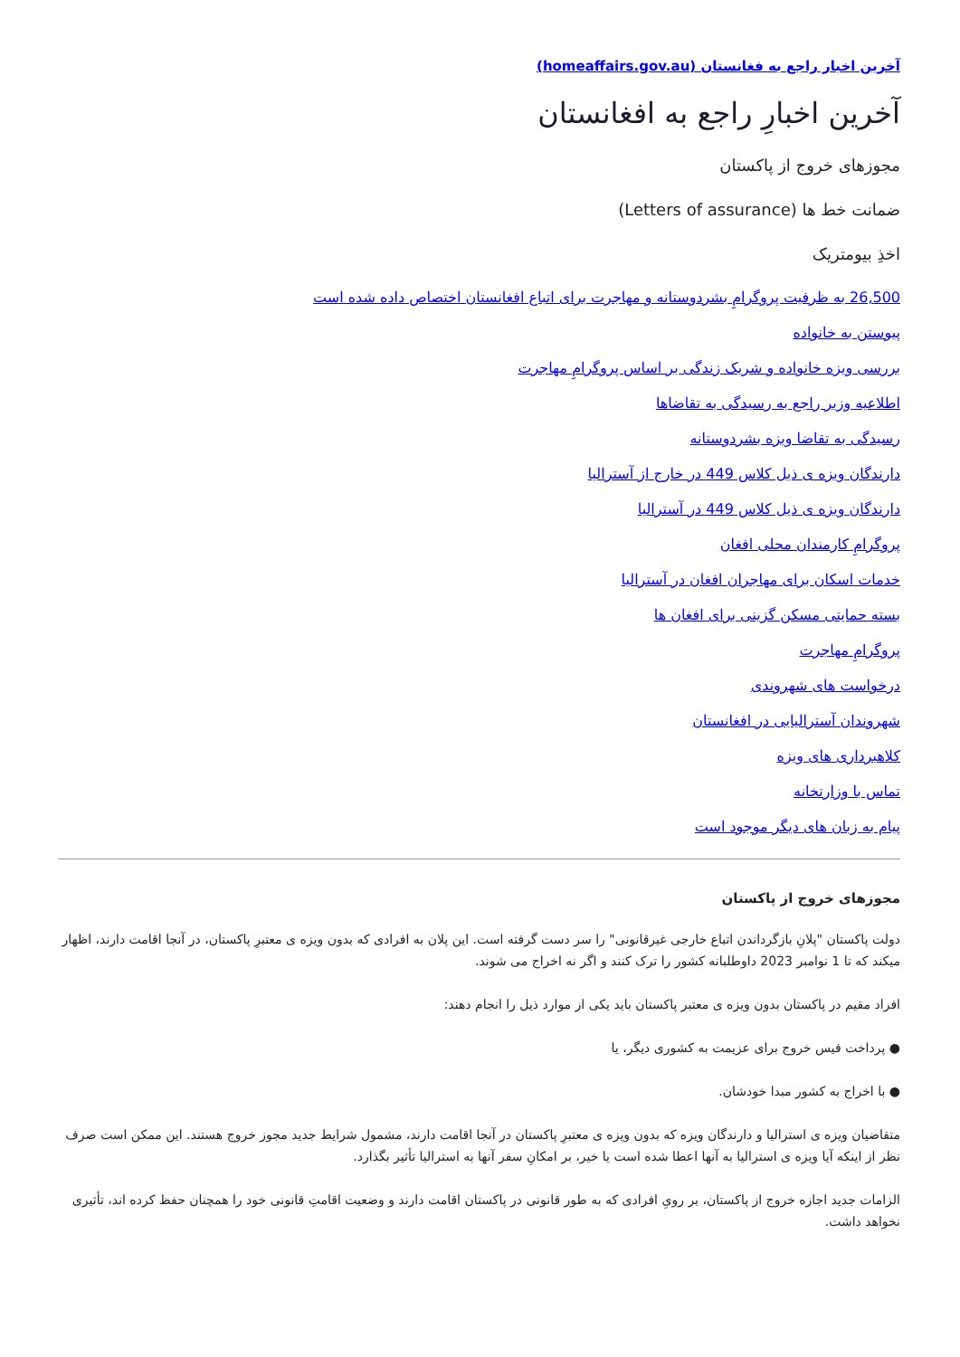آخرین اخبار راجع به فغانستان (homeaffairs.gov.au)
آخرین اخبارِ راجع به افغانستان
مجوزهای خروج از پاکستان
ضمانت خط ها (Letters of assurance)
اخذِ بیومتریک
26,500 به ظرفیت پروگرامِ بشردوستانه و مهاجرت برای اتباع افغانستان اختصاص داده شده است
پیوستن به خانواده
بررسی ویزه خانواده و شریک زندگی بر اساس پروگرامِ مهاجرت
اطلاعیه وزیر راجع به رسیدگی به تقاضاها
رسیدگی به تقاضا ویزه بشردوستانه
دارندگان ویزه ی ذیل کلاس 449 در خارج از آسترالیا
دارندگان ویزه ی ذیل کلاس 449 در آسترالیا
پروگرامِ کارمندان محلی افغان
خدمات اسکان برای مهاجران افغان در آسترالیا
بسته حمایتی مسکن گزینی برای افغان ها
پروگرامِ مهاجرت
درخواست های شهروندی
شهروندان آسترالیایی در افغانستان
کلاهبرداری های ویزه
تماس با وزارتخانه
پیام به زبان های دیگر موجود است
مجوزهای خروج از پاکستان
دولت پاکستان "پلانِ بازگرداندن اتباع خارجی غیرقانونی" را سر دست گرفته است. این پلان به افرادی که بدون ویزه ی معتبرِ پاکستان، در آنجا اقامت دارند، اظهار میکند که تا 1 نوامبر 2023 داوطلبانه کشور را ترک کنند و اگر نه اخراج می شوند.
افراد مقیم در پاکستان بدون ویزه ی معتبر پاکستان باید یکی از موارد ذیل را انجام دهند:
● پرداخت فیس خروج برای عزیمت به کشوری دیگر، یا
● با اخراج به کشور مبدا خودشان.
متقاضیان ویزه ی استرالیا و دارندگان ویزه که بدون ویزه ی معتبرِ پاکستان در آنجا اقامت دارند، مشمول شرایط جدید مجوز خروج هستند. این ممکن است صرف نظر از اینکه آیا ویزه ی استرالیا به آنها اعطا شده است یا خیر، بر امکانِ سفر آنها به استرالیا تأثیر بگذارد.
الزامات جدید اجازه خروج از پاکستان، بر رویِ افرادی که به طور قانونی در پاکستان اقامت دارند و وضعیت اقامتِ قانونی خود را همچنان حفظ کرده اند، تأثیری نخواهد داشت.